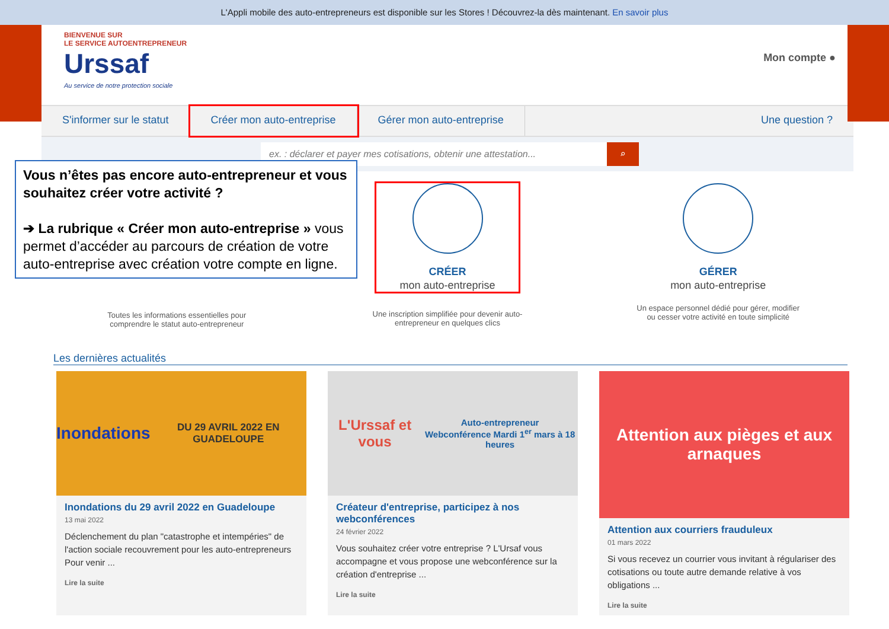L'Appli mobile des auto-entrepreneurs est disponible sur les Stores ! Découvrez-la dès maintenant. En savoir plus
BIENVENUE SUR
LE SERVICE AUTOENTREPRENEUR
Urssaf
Au service de notre protection sociale
Mon compte ●
S'informer sur le statut Créer mon auto-entreprise Gérer mon auto-entreprise Une question ?
ex. : déclarer et payer mes cotisations, obtenir une attestation...
⌕
Toutes les informations essentielles pour
comprendre le statut auto-entrepreneur
CRÉER
mon auto-entreprise
Une inscription simplifiée pour devenir auto-
entrepreneur en quelques clics
GÉRER
mon auto-entreprise
Un espace personnel dédié pour gérer, modifier
ou cesser votre activité en toute simplicité
Les dernières actualités
Inondations
DU 29 AVRIL 2022 EN GUADELOUPE
Inondations du 29 avril 2022 en Guadeloupe
13 mai 2022
Déclenchement du plan "catastrophe et intempéries" de l'action sociale recouvrement pour les auto-entrepreneurs Pour venir ...
Lire la suite
L'Urssaf et vous
Auto-entrepreneur
Webconférence Mardi 1<sup>er</sup> mars à 18 heures
Créateur d'entreprise, participez à nos webconférences
24 février 2022
Vous souhaitez créer votre entreprise ? L'Ursaf vous accompagne et vous propose une webconférence sur la création d'entreprise ...
Lire la suite
Attention aux pièges et aux arnaques
Attention aux courriers frauduleux
01 mars 2022
Si vous recevez un courrier vous invitant à régulariser des cotisations ou toute autre demande relative à vos obligations ...
Lire la suite
Vous n’êtes pas encore auto-entrepreneur et vous souhaitez créer votre activité ?
➔ La rubrique « Créer mon auto-entreprise » vous permet d’accéder au parcours de création de votre auto-entreprise avec création votre compte en ligne.